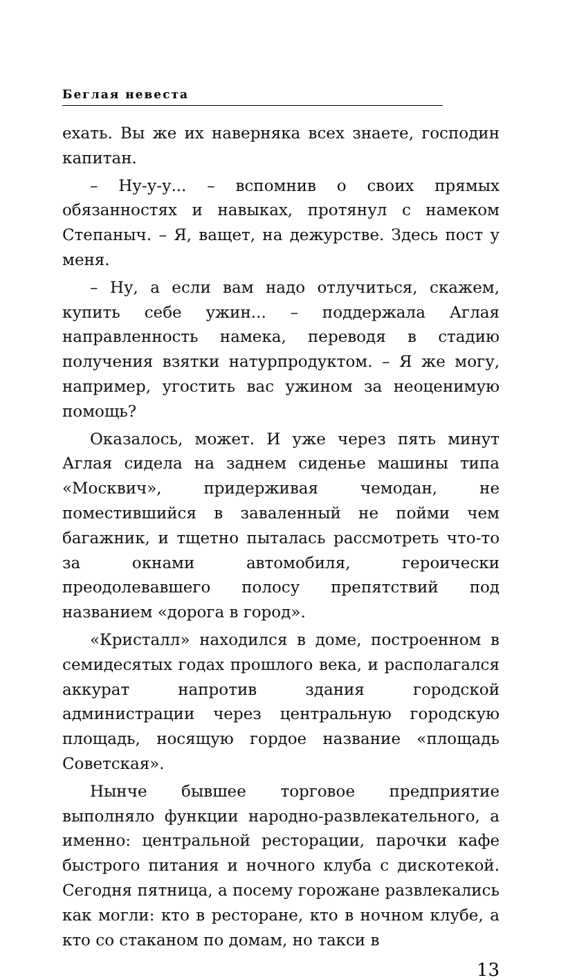Беглая невеста
ехать. Вы же их наверняка всех знаете, господин капитан.
– Ну-у-у... – вспомнив о своих прямых обязанностях и навыках, протянул с намеком Степаныч. – Я, ващет, на дежурстве. Здесь пост у меня.
– Ну, а если вам надо отлучиться, скажем, купить себе ужин... – поддержала Аглая направленность намека, переводя в стадию получения взятки натурпродуктом. – Я же могу, например, угостить вас ужином за неоценимую помощь?
Оказалось, может. И уже через пять минут Аглая сидела на заднем сиденье машины типа «Москвич», придерживая чемодан, не поместившийся в заваленный не пойми чем багажник, и тщетно пыталась рассмотреть что-то за окнами автомобиля, героически преодолевавшего полосу препятствий под названием «дорога в город».
«Кристалл» находился в доме, построенном в семидесятых годах прошлого века, и располагался аккурат напротив здания городской администрации через центральную городскую площадь, носящую гордое название «площадь Советская».
Нынче бывшее торговое предприятие выполняло функции народно-развлекательного, а именно: центральной ресторации, парочки кафе быстрого питания и ночного клуба с дискотекой. Сегодня пятница, а посему горожане развлекались как могли: кто в ресторане, кто в ночном клубе, а кто со стаканом по домам, но такси в
13